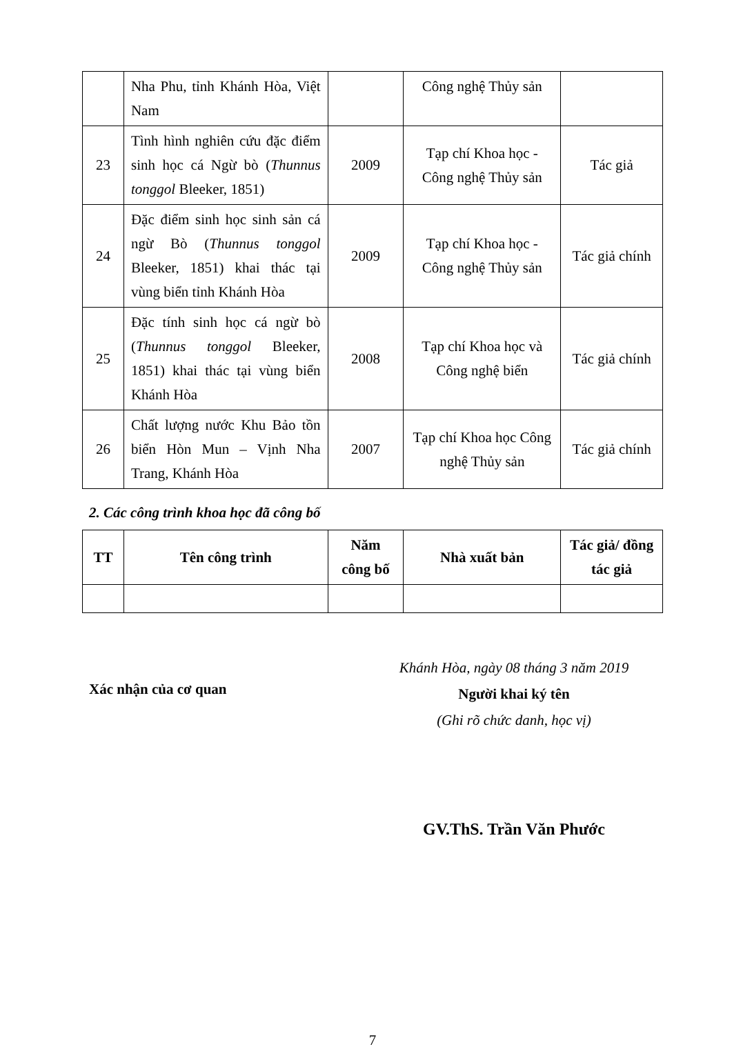| | Nha Phu, tỉnh Khánh Hòa, Việt Nam | | Công nghệ Thủy sản | |
| 23 | Tình hình nghiên cứu đặc điểm sinh học cá Ngừ bò ( Thunnus tonggol Bleeker, 1851) | 2009 | Tạp chí Khoa học - Công nghệ Thủy sản | Tác giả |
| 24 | Đặc điểm sinh học sinh sản cá ngừ Bò ( Thunnus tonggol Bleeker, 1851) khai thác tại vùng biển tỉnh Khánh Hòa | 2009 | Tạp chí Khoa học - Công nghệ Thủy sản | Tác giả chính |
| 25 | Đặc tính sinh học cá ngừ bò ( Thunnus tonggol Bleeker, 1851) khai thác tại vùng biển Khánh Hòa | 2008 | Tạp chí Khoa học và Công nghệ biển | Tác giả chính |
| 26 | Chất lượng nước Khu Bảo tồn biển Hòn Mun – Vịnh Nha Trang, Khánh Hòa | 2007 | Tạp chí Khoa học Công nghệ Thủy sản | Tác giả chính |
2. Các công trình khoa học đã công bố
| TT | Tên công trình | Năm công bố | Nhà xuất bản | Tác giả/ đồng tác giả |
| --- | --- | --- | --- | --- |
Xác nhận của cơ quan
Khánh Hòa, ngày 08 tháng 3 năm 2019
Người khai ký tên
(Ghi rõ chức danh, học vị)
GV.ThS. Trần Văn Phước
7